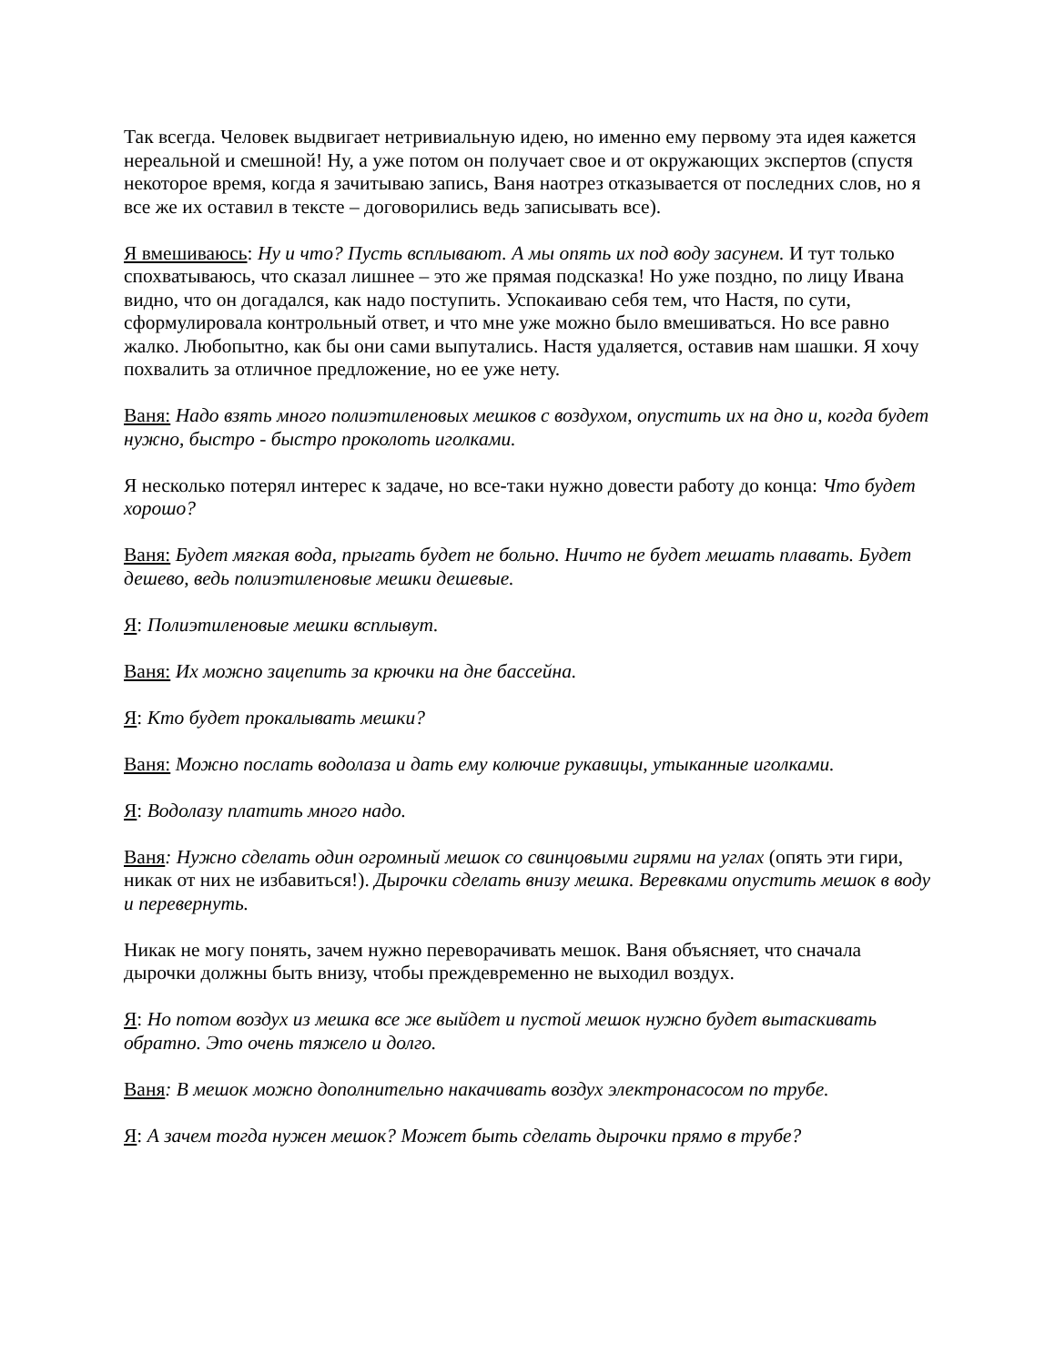Так всегда. Человек выдвигает нетривиальную идею, но именно ему первому эта идея кажется нереальной и смешной! Ну, а уже потом он получает свое и от окружающих экспертов (спустя некоторое время, когда я зачитываю запись, Ваня наотрез отказывается от последних слов, но я все же их оставил в тексте – договорились ведь записывать все).
Я вмешиваюсь: Ну и что? Пусть всплывают. А мы опять их под воду засунем. И тут только спохватываюсь, что сказал лишнее – это же прямая подсказка! Но уже поздно, по лицу Ивана видно, что он догадался, как надо поступить. Успокаиваю себя тем, что Настя, по сути, сформулировала контрольный ответ, и что мне уже можно было вмешиваться. Но все равно жалко. Любопытно, как бы они сами выпутались. Настя удаляется, оставив нам шашки. Я хочу похвалить за отличное предложение, но ее уже нету.
Ваня: Надо взять много полиэтиленовых мешков с воздухом, опустить их на дно и, когда будет нужно, быстро - быстро проколоть иголками.
Я несколько потерял интерес к задаче, но все-таки нужно довести работу до конца: Что будет хорошо?
Ваня: Будет мягкая вода, прыгать будет не больно. Ничто не будет мешать плавать. Будет дешево, ведь полиэтиленовые мешки дешевые.
Я: Полиэтиленовые мешки всплывут.
Ваня: Их можно зацепить за крючки на дне бассейна.
Я: Кто будет прокалывать мешки?
Ваня: Можно послать водолаза и дать ему колючие рукавицы, утыканные иголками.
Я: Водолазу платить много надо.
Ваня: Нужно сделать один огромный мешок со свинцовыми гирями на углах (опять эти гири, никак от них не избавиться!). Дырочки сделать внизу мешка. Веревками опустить мешок в воду и перевернуть.
Никак не могу понять, зачем нужно переворачивать мешок. Ваня объясняет, что сначала дырочки должны быть внизу, чтобы преждевременно не выходил воздух.
Я: Но потом воздух из мешка все же выйдет и пустой мешок нужно будет вытаскивать обратно. Это очень тяжело и долго.
Ваня: В мешок можно дополнительно накачивать воздух электронасосом по трубе.
Я: А зачем тогда нужен мешок? Может быть сделать дырочки прямо в трубе?